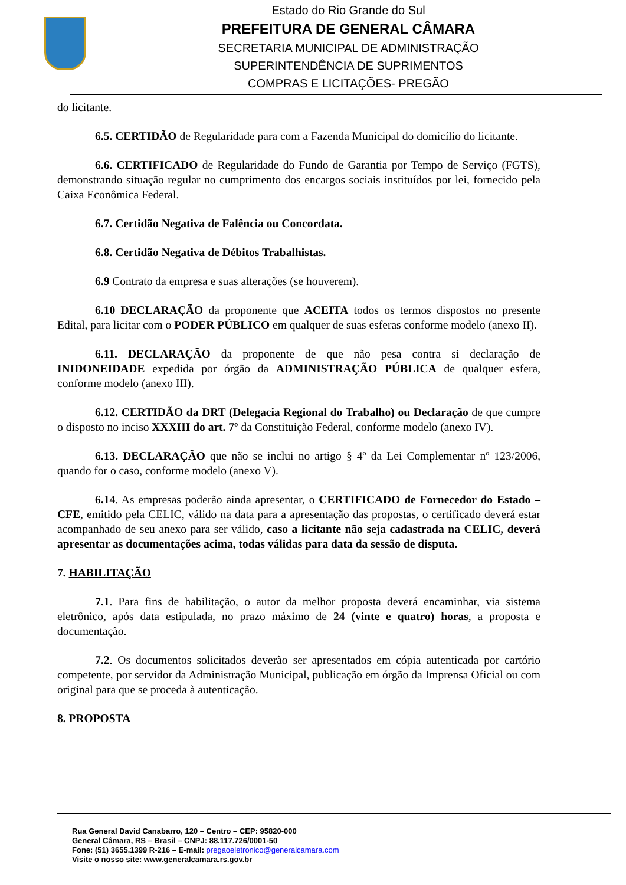Estado do Rio Grande do Sul
PREFEITURA DE GENERAL CÂMARA
SECRETARIA MUNICIPAL DE ADMINISTRAÇÃO
SUPERINTENDÊNCIA DE SUPRIMENTOS
COMPRAS E LICITAÇÕES- PREGÃO
do licitante.
6.5. CERTIDÃO de Regularidade para com a Fazenda Municipal do domicílio do licitante.
6.6. CERTIFICADO de Regularidade do Fundo de Garantia por Tempo de Serviço (FGTS), demonstrando situação regular no cumprimento dos encargos sociais instituídos por lei, fornecido pela Caixa Econômica Federal.
6.7. Certidão Negativa de Falência ou Concordata.
6.8. Certidão Negativa de Débitos Trabalhistas.
6.9 Contrato da empresa e suas alterações (se houverem).
6.10 DECLARAÇÃO da proponente que ACEITA todos os termos dispostos no presente Edital, para licitar com o PODER PÚBLICO em qualquer de suas esferas conforme modelo (anexo II).
6.11. DECLARAÇÃO da proponente de que não pesa contra si declaração de INIDONEIDADE expedida por órgão da ADMINISTRAÇÃO PÚBLICA de qualquer esfera, conforme modelo (anexo III).
6.12. CERTIDÃO da DRT (Delegacia Regional do Trabalho) ou Declaração de que cumpre o disposto no inciso XXXIII do art. 7º da Constituição Federal, conforme modelo (anexo IV).
6.13. DECLARAÇÃO que não se inclui no artigo § 4º da Lei Complementar nº 123/2006, quando for o caso, conforme modelo (anexo V).
6.14. As empresas poderão ainda apresentar, o CERTIFICADO de Fornecedor do Estado – CFE, emitido pela CELIC, válido na data para a apresentação das propostas, o certificado deverá estar acompanhado de seu anexo para ser válido, caso a licitante não seja cadastrada na CELIC, deverá apresentar as documentações acima, todas válidas para data da sessão de disputa.
7. HABILITAÇÃO
7.1. Para fins de habilitação, o autor da melhor proposta deverá encaminhar, via sistema eletrônico, após data estipulada, no prazo máximo de 24 (vinte e quatro) horas, a proposta e documentação.
7.2. Os documentos solicitados deverão ser apresentados em cópia autenticada por cartório competente, por servidor da Administração Municipal, publicação em órgão da Imprensa Oficial ou com original para que se proceda à autenticação.
8. PROPOSTA
Rua General David Canabarro, 120 – Centro – CEP: 95820-000
General Câmara, RS – Brasil – CNPJ: 88.117.726/0001-50
Fone: (51) 3655.1399 R-216 – E-mail: pregaoeletronico@generalcamara.com
Visite o nosso site: www.generalcamara.rs.gov.br